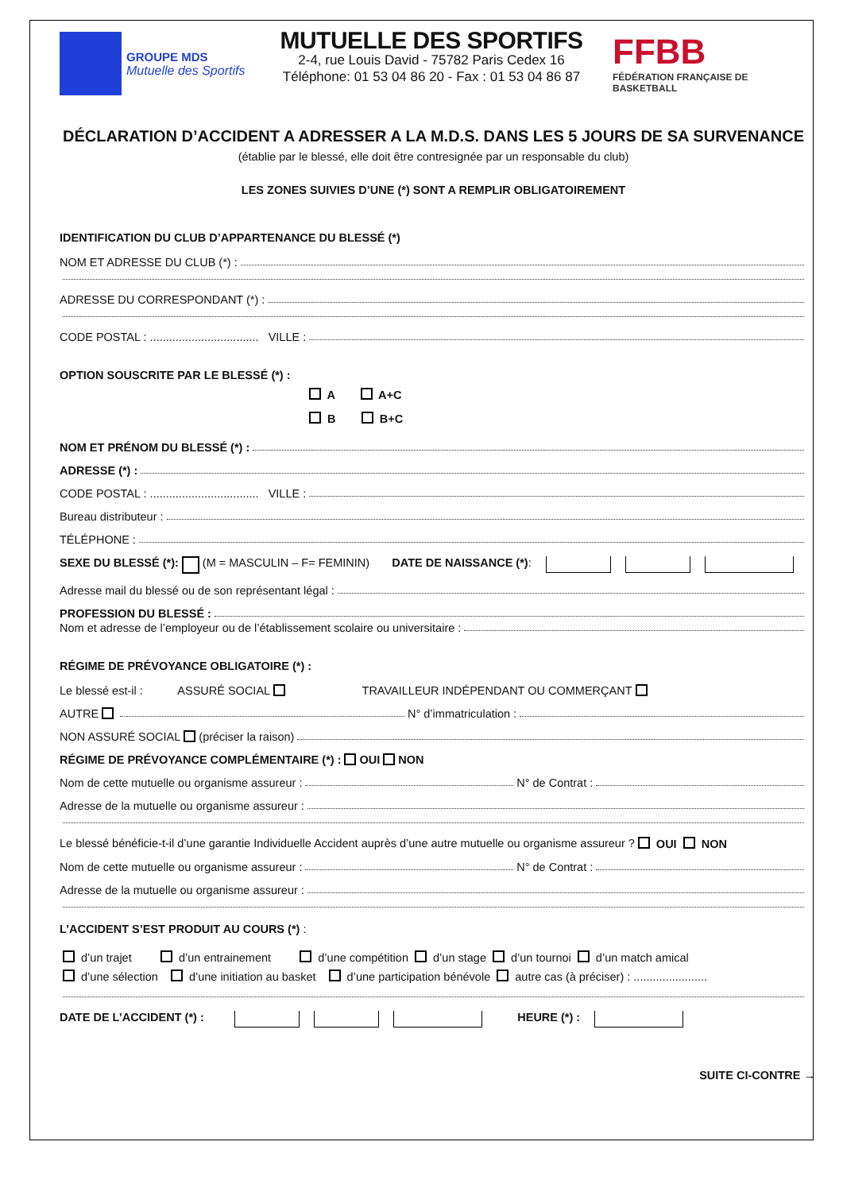GROUPE MDS
Mutuelle des Sportifs
MUTUELLE DES SPORTIFS
2-4, rue Louis David - 75782 Paris Cedex 16
Téléphone: 01 53 04 86 20 - Fax : 01 53 04 86 87
FFBB
FÉDÉRATION FRANÇAISE DE BASKETBALL
DÉCLARATION D’ACCIDENT A ADRESSER A LA M.D.S. DANS LES 5 JOURS DE SA SURVENANCE
(établie par le blessé, elle doit être contresignée par un responsable du club)
LES ZONES SUIVIES D’UNE (*) SONT A REMPLIR OBLIGATOIREMENT
IDENTIFICATION DU CLUB D’APPARTENANCE DU BLESSÉ (*)
NOM ET ADRESSE DU CLUB (*) :
ADRESSE DU CORRESPONDANT (*) :
CODE POSTAL : .................................. VILLE :
OPTION SOUSCRITE PAR LE BLESSÉ (*) :
A A+C
B B+C
NOM ET PRÉNOM DU BLESSÉ (*) :
ADRESSE (*) :
CODE POSTAL : .................................. VILLE :
Bureau distributeur :
TÉLÉPHONE :
SEXE DU BLESSÉ (*): (M = MASCULIN – F= FEMININ) DATE DE NAISSANCE (*) :
Adresse mail du blessé ou de son représentant légal :
PROFESSION DU BLESSÉ :
Nom et adresse de l’employeur ou de l’établissement scolaire ou universitaire :
RÉGIME DE PRÉVOYANCE OBLIGATOIRE (*) :
Le blessé est-il : ASSURÉ SOCIAL TRAVAILLEUR INDÉPENDANT OU COMMERÇANT
AUTRE N° d’immatriculation :
NON ASSURÉ SOCIAL (préciser la raison)
RÉGIME DE PRÉVOYANCE COMPLÉMENTAIRE (*) : OUI NON
Nom de cette mutuelle ou organisme assureur : N° de Contrat :
Adresse de la mutuelle ou organisme assureur :
Le blessé bénéficie-t-il d’une garantie Individuelle Accident auprès d’une autre mutuelle ou organisme assureur ? OUI NON
Nom de cette mutuelle ou organisme assureur : N° de Contrat :
Adresse de la mutuelle ou organisme assureur :
L’ACCIDENT S’EST PRODUIT AU COURS (*) :
d’un trajet d’un entrainement d’une compétition d’un stage d’un tournoi d’un match amical
d’une sélection d’une initiation au basket d’une participation bénévole autre cas (à préciser) : .......................
DATE DE L’ACCIDENT (*) : HEURE (*) :
SUITE CI-CONTRE →